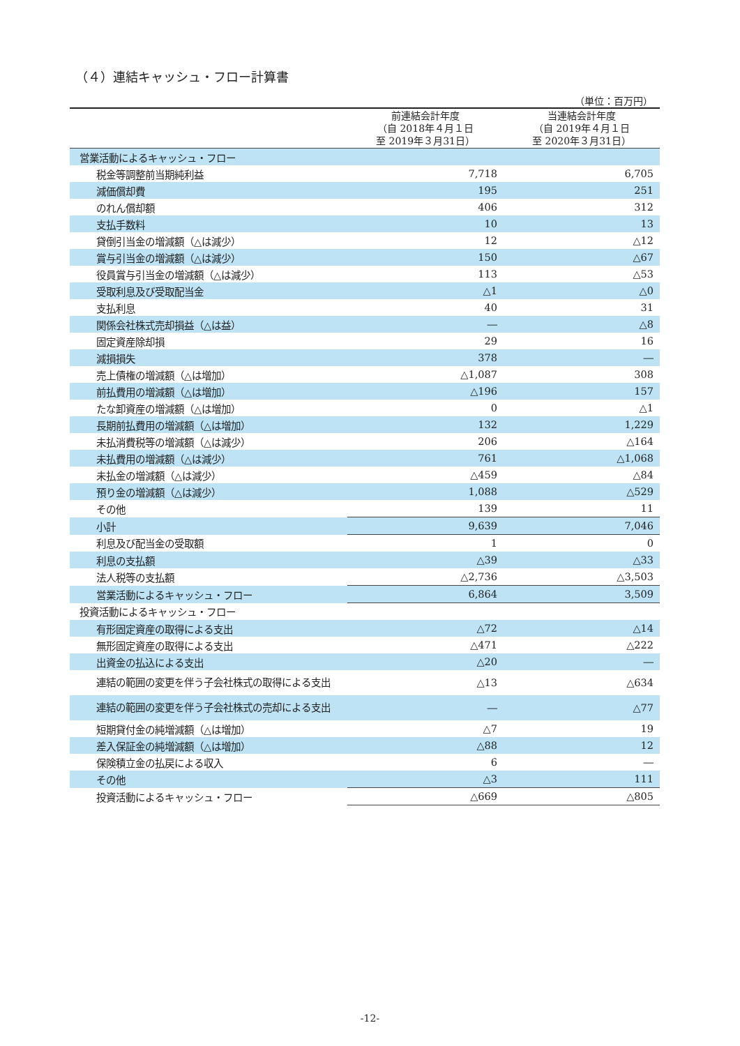（４）連結キャッシュ・フロー計算書
（単位：百万円）
| | 前連結会計年度 （自 2018年４月１日 至 2019年３月31日） | 当連結会計年度 （自 2019年４月１日 至 2020年３月31日） |
| --- | --- | --- |
| 営業活動によるキャッシュ・フロー | | |
| 税金等調整前当期純利益 | 7,718 | 6,705 |
| 減価償却費 | 195 | 251 |
| のれん償却額 | 406 | 312 |
| 支払手数料 | 10 | 13 |
| 貸倒引当金の増減額（△は減少） | 12 | △12 |
| 賞与引当金の増減額（△は減少） | 150 | △67 |
| 役員賞与引当金の増減額（△は減少） | 113 | △53 |
| 受取利息及び受取配当金 | △1 | △0 |
| 支払利息 | 40 | 31 |
| 関係会社株式売却損益（△は益） | ― | △8 |
| 固定資産除却損 | 29 | 16 |
| 減損損失 | 378 | ― |
| 売上債権の増減額（△は増加） | △1,087 | 308 |
| 前払費用の増減額（△は増加） | △196 | 157 |
| たな卸資産の増減額（△は増加） | 0 | △1 |
| 長期前払費用の増減額（△は増加） | 132 | 1,229 |
| 未払消費税等の増減額（△は減少） | 206 | △164 |
| 未払費用の増減額（△は減少） | 761 | △1,068 |
| 未払金の増減額（△は減少） | △459 | △84 |
| 預り金の増減額（△は減少） | 1,088 | △529 |
| その他 | 139 | 11 |
| 小計 | 9,639 | 7,046 |
| 利息及び配当金の受取額 | 1 | 0 |
| 利息の支払額 | △39 | △33 |
| 法人税等の支払額 | △2,736 | △3,503 |
| 営業活動によるキャッシュ・フロー | 6,864 | 3,509 |
| 投資活動によるキャッシュ・フロー | | |
| 有形固定資産の取得による支出 | △72 | △14 |
| 無形固定資産の取得による支出 | △471 | △222 |
| 出資金の払込による支出 | △20 | ― |
| 連結の範囲の変更を伴う子会社株式の取得による支出 | △13 | △634 |
| 連結の範囲の変更を伴う子会社株式の売却による支出 | ― | △77 |
| 短期貸付金の純増減額（△は増加） | △7 | 19 |
| 差入保証金の純増減額（△は増加） | △88 | 12 |
| 保険積立金の払戻による収入 | 6 | ― |
| その他 | △3 | 111 |
| 投資活動によるキャッシュ・フロー | △669 | △805 |
-12-